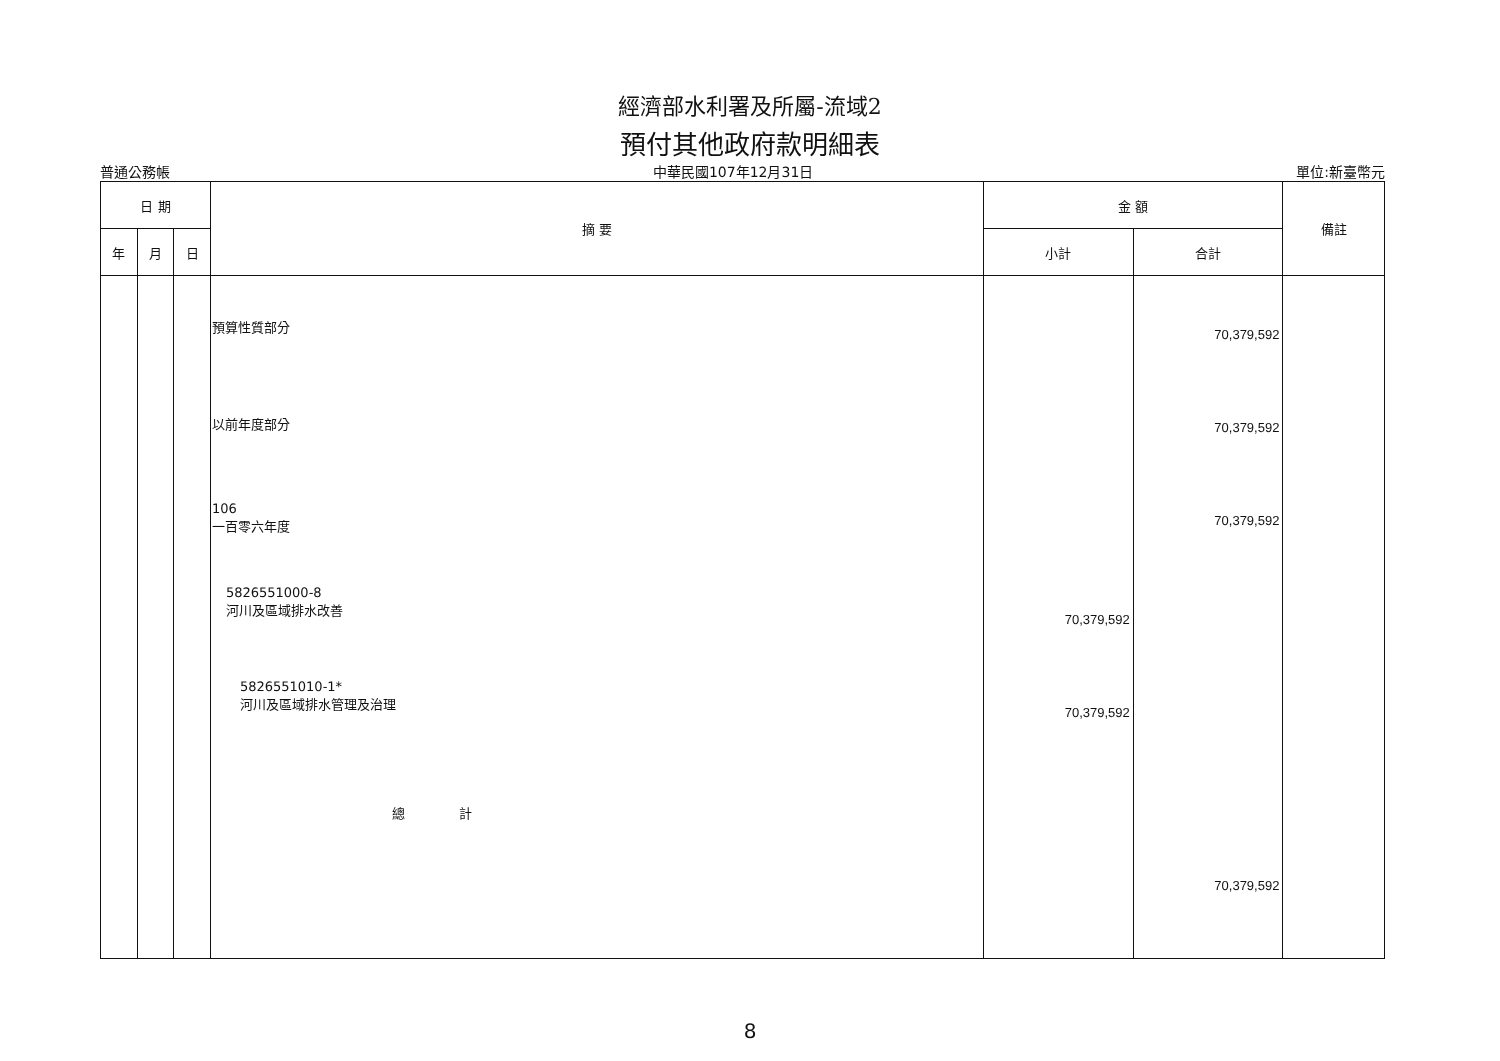經濟部水利署及所屬-流域2
預付其他政府款明細表
普通公務帳 中華民國107年12月31日 單位:新臺幣元
| 日 期 | | | 摘 要 | 金 額 | | 備註 |
| --- | --- | --- | --- | --- | --- | --- |
| 年 | 月 | 日 | | 小計 | 合計 | |
| | | | 預算性質部分 以前年度部分 106 一百零六年度 5826551000-8 河川及區域排水改善 5826551010-1* 河川及區域排水管理及治理 總 計 | 70,379,592 70,379,592 | 70,379,592 70,379,592 70,379,592 70,379,592 | |
8